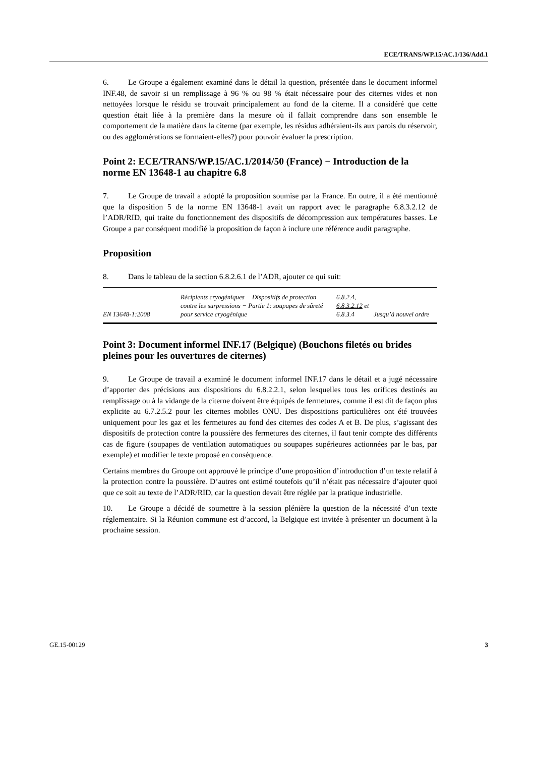ECE/TRANS/WP.15/AC.1/136/Add.1
6. Le Groupe a également examiné dans le détail la question, présentée dans le document informel INF.48, de savoir si un remplissage à 96 % ou 98 % était nécessaire pour des citernes vides et non nettoyées lorsque le résidu se trouvait principalement au fond de la citerne. Il a considéré que cette question était liée à la première dans la mesure où il fallait comprendre dans son ensemble le comportement de la matière dans la citerne (par exemple, les résidus adhéraient-ils aux parois du réservoir, ou des agglomérations se formaient-elles?) pour pouvoir évaluer la prescription.
Point 2: ECE/TRANS/WP.15/AC.1/2014/50 (France) − Introduction de la norme EN 13648-1 au chapitre 6.8
7. Le Groupe de travail a adopté la proposition soumise par la France. En outre, il a été mentionné que la disposition 5 de la norme EN 13648-1 avait un rapport avec le paragraphe 6.8.3.2.12 de l’ADR/RID, qui traite du fonctionnement des dispositifs de décompression aux températures basses. Le Groupe a par conséquent modifié la proposition de façon à inclure une référence audit paragraphe.
Proposition
8. Dans le tableau de la section 6.8.2.6.1 de l’ADR, ajouter ce qui suit:
| EN 13648-1:2008 | Récipients cryogéniques − Dispositifs de protection contre les surpressions − Partie 1: soupapes de sûreté pour service cryogénique | 6.8.2.4, 6.8.3.2.12 et 6.8.3.4 | Jusqu’à nouvel ordre |
Point 3: Document informel INF.17 (Belgique) (Bouchons filetés ou brides pleines pour les ouvertures de citernes)
9. Le Groupe de travail a examiné le document informel INF.17 dans le détail et a jugé nécessaire d’apporter des précisions aux dispositions du 6.8.2.2.1, selon lesquelles tous les orifices destinés au remplissage ou à la vidange de la citerne doivent être équipés de fermetures, comme il est dit de façon plus explicite au 6.7.2.5.2 pour les citernes mobiles ONU. Des dispositions particulières ont été trouvées uniquement pour les gaz et les fermetures au fond des citernes des codes A et B. De plus, s’agissant des dispositifs de protection contre la poussière des fermetures des citernes, il faut tenir compte des différents cas de figure (soupapes de ventilation automatiques ou soupapes supérieures actionnées par le bas, par exemple) et modifier le texte proposé en conséquence.
Certains membres du Groupe ont approuvé le principe d’une proposition d’introduction d’un texte relatif à la protection contre la poussière. D’autres ont estimé toutefois qu’il n’était pas nécessaire d’ajouter quoi que ce soit au texte de l’ADR/RID, car la question devait être réglée par la pratique industrielle.
10. Le Groupe a décidé de soumettre à la session plénière la question de la nécessité d’un texte réglementaire. Si la Réunion commune est d’accord, la Belgique est invitée à présenter un document à la prochaine session.
GE.15-00129 3